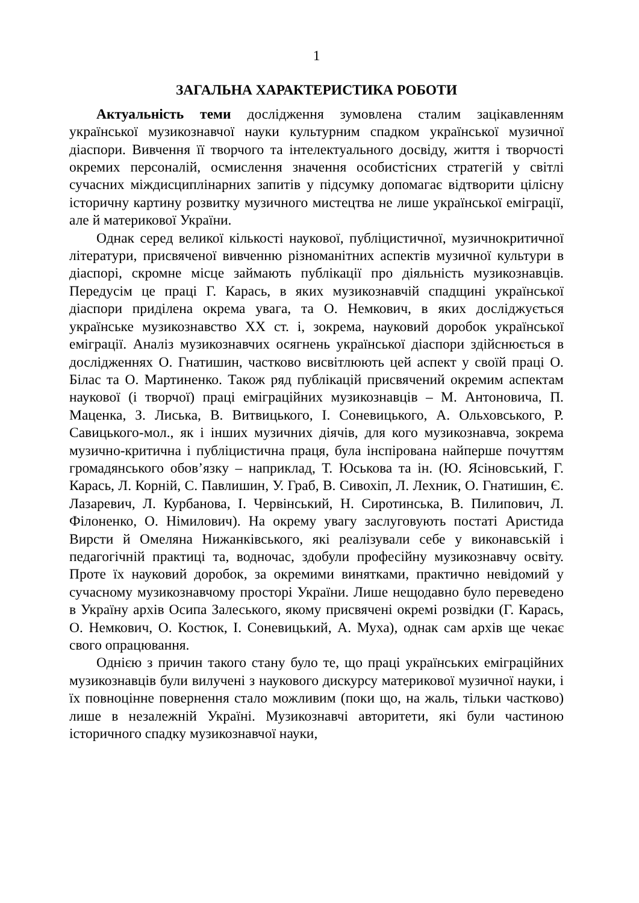1
ЗАГАЛЬНА ХАРАКТЕРИСТИКА РОБОТИ
Актуальність теми дослідження зумовлена сталим зацікавленням української музикознавчої науки культурним спадком української музичної діаспори. Вивчення її творчого та інтелектуального досвіду, життя і творчості окремих персоналій, осмислення значення особистісних стратегій у світлі сучасних міждисциплінарних запитів у підсумку допомагає відтворити цілісну історичну картину розвитку музичного мистецтва не лише української еміграції, але й материкової України.
Однак серед великої кількості наукової, публіцистичної, музичнокритичної літератури, присвяченої вивченню різноманітних аспектів музичної культури в діаспорі, скромне місце займають публікації про діяльність музикознавців. Передусім це праці Г. Карась, в яких музикознавчій спадщині української діаспори приділена окрема увага, та О. Немкович, в яких досліджується українське музикознавство ХХ ст. і, зокрема, науковий доробок української еміграції. Аналіз музикознавчих осягнень української діаспори здійснюється в дослідженнях О. Гнатишин, частково висвітлюють цей аспект у своїй праці О. Білас та О. Мартиненко. Також ряд публікацій присвячений окремим аспектам наукової (і творчої) праці еміграційних музикознавців – М. Антоновича, П. Маценка, З. Лиська, В. Витвицького, І. Соневицького, А. Ольховського, Р. Савицького-мол., як і інших музичних діячів, для кого музикознавча, зокрема музично-критична і публіцистична праця, була інспірована найперше почуттям громадянського обов’язку – наприклад, Т. Юськова та ін. (Ю. Ясіновський, Г. Карась, Л. Корній, С. Павлишин, У. Граб, В. Сивохіп, Л. Лехник, О. Гнатишин, Є. Лазаревич, Л. Курбанова, І. Червінський, Н. Сиротинська, В. Пилипович, Л. Філоненко, О. Німилович). На окрему увагу заслуговують постаті Аристида Вирсти й Омеляна Нижанківського, які реалізували себе у виконавській і педагогічній практиці та, водночас, здобули професійну музикознавчу освіту. Проте їх науковий доробок, за окремими винятками, практично невідомий у сучасному музикознавчому просторі України. Лише нещодавно було переведено в Україну архів Осипа Залеського, якому присвячені окремі розвідки (Г. Карась, О. Немкович, О. Костюк, І. Соневицький, А. Муха), однак сам архів ще чекає свого опрацювання.
Однією з причин такого стану було те, що праці українських еміграційних музикознавців були вилучені з наукового дискурсу материкової музичної науки, і їх повноцінне повернення стало можливим (поки що, на жаль, тільки частково) лише в незалежній Україні. Музикознавчі авторитети, які були частиною історичного спадку музикознавчої науки,